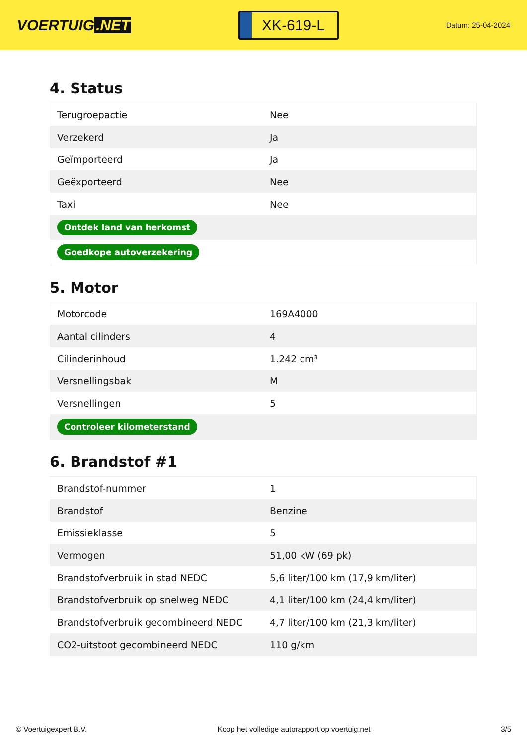VOERTUIG.NET
XK-619-L
Datum: 25-04-2024
4. Status
| Terugroepactie | Nee |
| Verzekerd | Ja |
| Geïmporteerd | Ja |
| Geëxporteerd | Nee |
| Taxi | Nee |
| Ontdek land van herkomst | |
| Goedkope autoverzekering | |
5. Motor
| Motorcode | 169A4000 |
| Aantal cilinders | 4 |
| Cilinderinhoud | 1.242 cm³ |
| Versnellingsbak | M |
| Versnellingen | 5 |
| Controleer kilometerstand | |
6. Brandstof #1
| Brandstof-nummer | 1 |
| Brandstof | Benzine |
| Emissieklasse | 5 |
| Vermogen | 51,00 kW (69 pk) |
| Brandstofverbruik in stad NEDC | 5,6 liter/100 km (17,9 km/liter) |
| Brandstofverbruik op snelweg NEDC | 4,1 liter/100 km (24,4 km/liter) |
| Brandstofverbruik gecombineerd NEDC | 4,7 liter/100 km (21,3 km/liter) |
| CO2-uitstoot gecombineerd NEDC | 110 g/km |
© Voertuigexpert B.V. Koop het volledige autorapport op voertuig.net 3/5